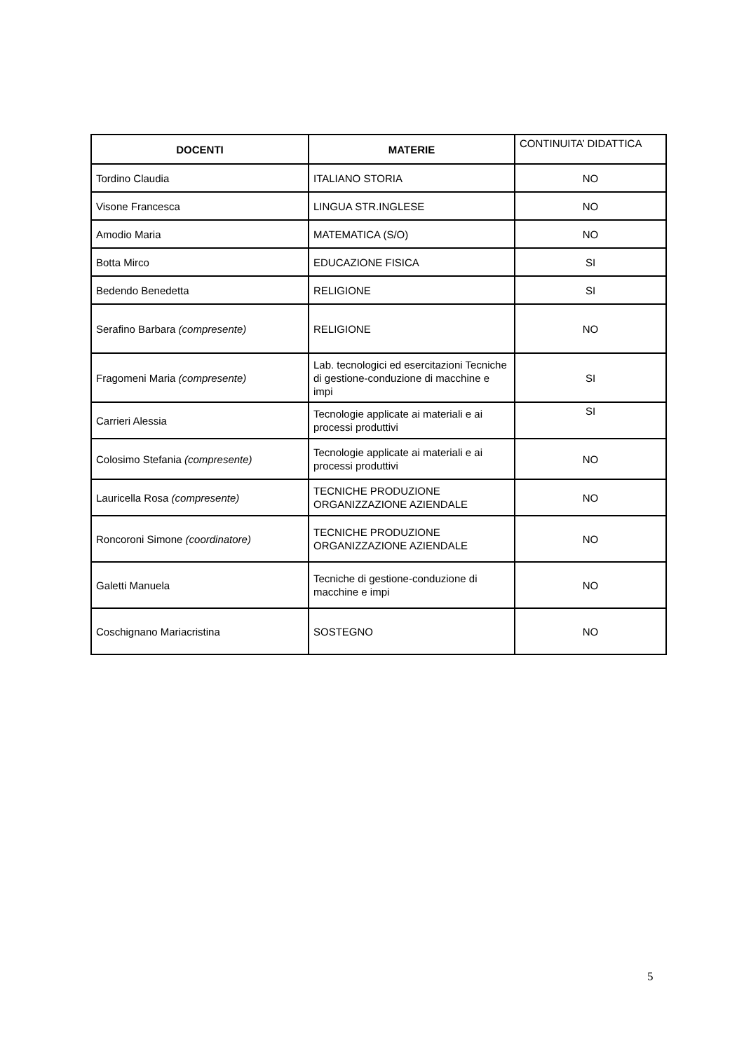| DOCENTI | MATERIE | CONTINUITA’ DIDATTICA |
| --- | --- | --- |
| Tordino Claudia | ITALIANO STORIA | NO |
| Visone Francesca | LINGUA STR.INGLESE | NO |
| Amodio Maria | MATEMATICA (S/O) | NO |
| Botta Mirco | EDUCAZIONE FISICA | SI |
| Bedendo Benedetta | RELIGIONE | SI |
| Serafino Barbara (compresente) | RELIGIONE | NO |
| Fragomeni Maria (compresente) | Lab. tecnologici ed esercitazioni Tecniche di gestione-conduzione di macchine e impi | SI |
| Carrieri Alessia | Tecnologie applicate ai materiali e ai processi produttivi | SI |
| Colosimo Stefania (compresente) | Tecnologie applicate ai materiali e ai processi produttivi | NO |
| Lauricella Rosa (compresente) | TECNICHE PRODUZIONE ORGANIZZAZIONE AZIENDALE | NO |
| Roncoroni Simone (coordinatore) | TECNICHE PRODUZIONE ORGANIZZAZIONE AZIENDALE | NO |
| Galetti Manuela | Tecniche di gestione-conduzione di macchine e impi | NO |
| Coschignano Mariacristina | SOSTEGNO | NO |
5